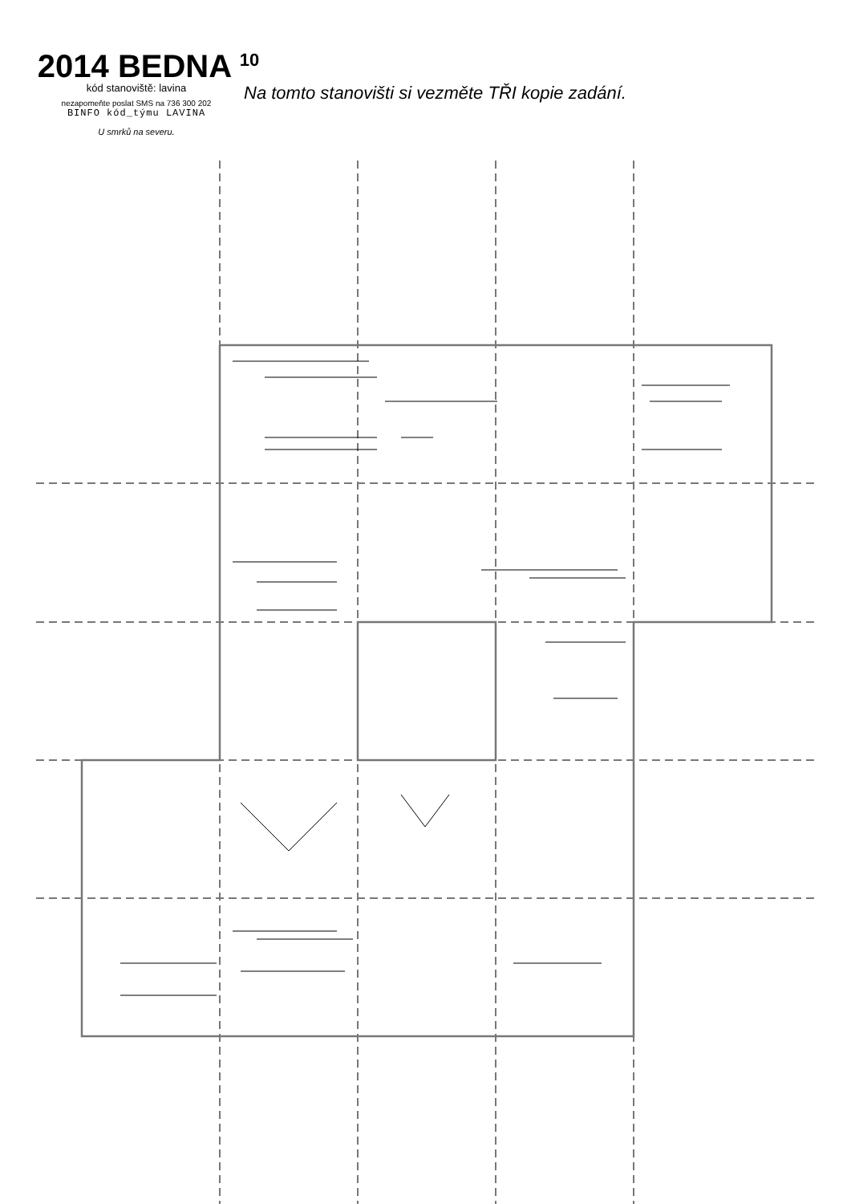2014 BEDNA <sup>10</sup>
kód stanoviště: lavina
nezapomeňte poslat SMS na 736 300 202
BINFO kód_týmu LAVINA
U smrků na severu.
Na tomto stanovišti si vezměte TŘI kopie zadání.